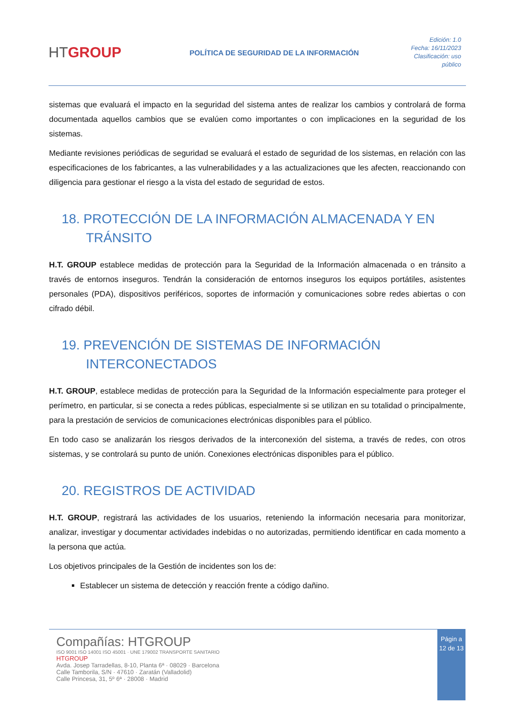HTGROUP
POLÍTICA DE SEGURIDAD DE LA INFORMACIÓN
Edición: 1.0
Fecha: 16/11/2023
Clasificación: uso público
sistemas que evaluará el impacto en la seguridad del sistema antes de realizar los cambios y controlará de forma documentada aquellos cambios que se evalúen como importantes o con implicaciones en la seguridad de los sistemas.
Mediante revisiones periódicas de seguridad se evaluará el estado de seguridad de los sistemas, en relación con las especificaciones de los fabricantes, a las vulnerabilidades y a las actualizaciones que les afecten, reaccionando con diligencia para gestionar el riesgo a la vista del estado de seguridad de estos.
18. PROTECCIÓN DE LA INFORMACIÓN ALMACENADA Y EN TRÁNSITO
H.T. GROUP establece medidas de protección para la Seguridad de la Información almacenada o en tránsito a través de entornos inseguros. Tendrán la consideración de entornos inseguros los equipos portátiles, asistentes personales (PDA), dispositivos periféricos, soportes de información y comunicaciones sobre redes abiertas o con cifrado débil.
19. PREVENCIÓN DE SISTEMAS DE INFORMACIÓN INTERCONECTADOS
H.T. GROUP, establece medidas de protección para la Seguridad de la Información especialmente para proteger el perímetro, en particular, si se conecta a redes públicas, especialmente si se utilizan en su totalidad o principalmente, para la prestación de servicios de comunicaciones electrónicas disponibles para el público.
En todo caso se analizarán los riesgos derivados de la interconexión del sistema, a través de redes, con otros sistemas, y se controlará su punto de unión. Conexiones electrónicas disponibles para el público.
20. REGISTROS DE ACTIVIDAD
H.T. GROUP, registrará las actividades de los usuarios, reteniendo la información necesaria para monitorizar, analizar, investigar y documentar actividades indebidas o no autorizadas, permitiendo identificar en cada momento a la persona que actúa.
Los objetivos principales de la Gestión de incidentes son los de:
Establecer un sistema de detección y reacción frente a código dañino.
Compañías: HTGROUP
ISO 9001 ISO 14001 ISO 45001 · UNE 179002 TRANSPORTE SANITARIO
HTGROUP
Avda. Josep Tarradellas, 8-10, Planta 6ª · 08029 · Barcelona
Calle Tamborila, S/N · 47610 · Zaratán (Valladolid)
Calle Princesa, 31, 5º 6ª · 28008 · Madrid
Págin a 12 de 13